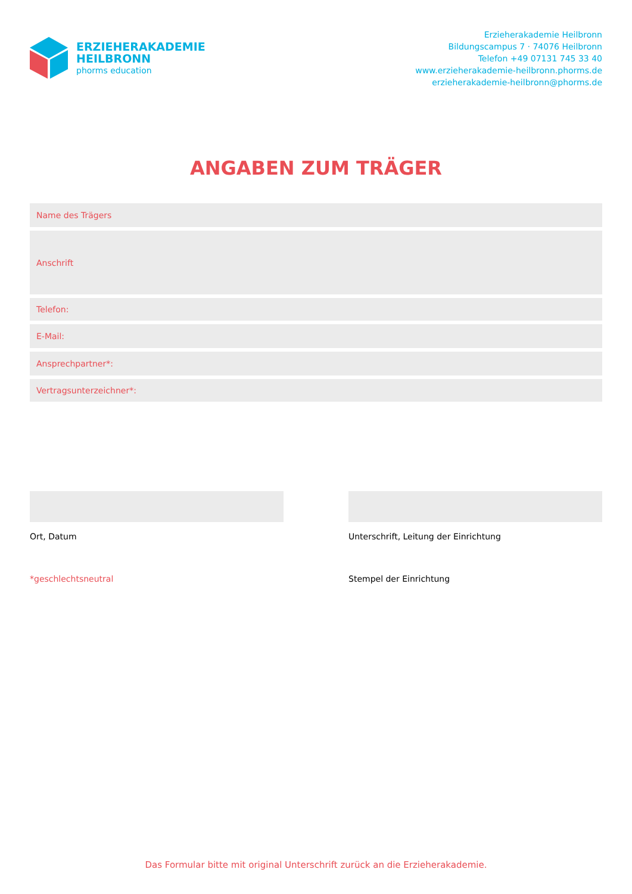ERZIEHERAKADEMIE
HEILBRONN
phorms education
Erzieherakademie Heilbronn
Bildungscampus 7 · 74076 Heilbronn
Telefon +49 07131 745 33 40
www.erzieherakademie-heilbronn.phorms.de
erzieherakademie-heilbronn@phorms.de
ANGABEN ZUM TRÄGER
Name des Trägers
Anschrift
Telefon:
E-Mail:
Ansprechpartner*:
Vertragsunterzeichner*:
Ort, Datum
*geschlechtsneutral
Unterschrift, Leitung der Einrichtung
Stempel der Einrichtung
Das Formular bitte mit original Unterschrift zurück an die Erzieherakademie.